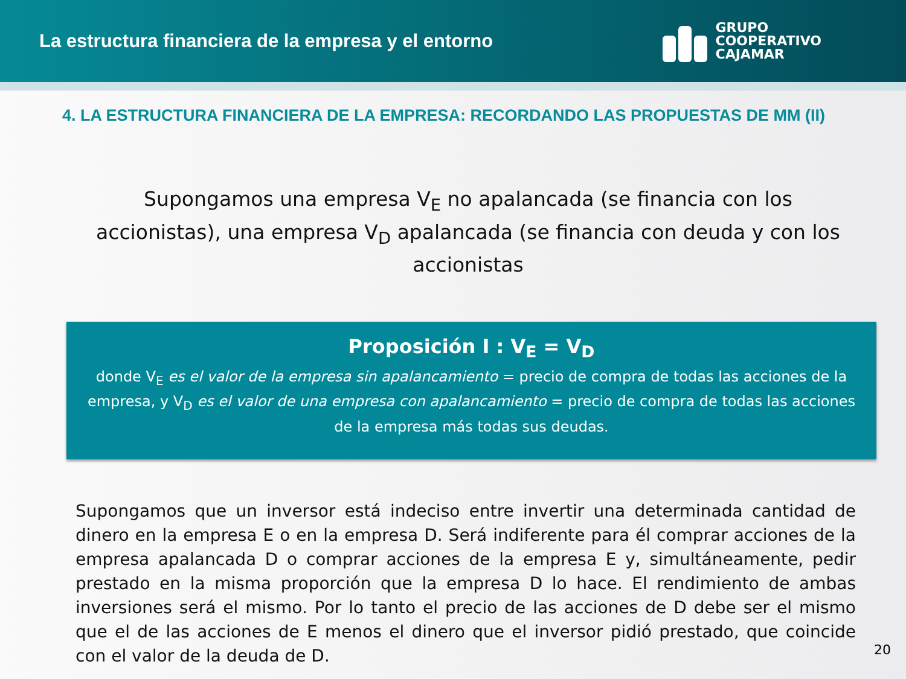La estructura financiera de la empresa y el entorno
GRUPO
COOPERATIVO
CAJAMAR
4. LA ESTRUCTURA FINANCIERA DE LA EMPRESA: RECORDANDO LAS PROPUESTAS DE MM (II)
Supongamos una empresa V<sub>E</sub> no apalancada (se financia con los accionistas), una empresa V<sub>D</sub> apalancada (se financia con deuda y con los accionistas
Proposición I : V<sub>E</sub> = V<sub>D</sub>
donde V<sub>E</sub> es el valor de la empresa sin apalancamiento = precio de compra de todas las acciones de la empresa, y V<sub>D</sub> es el valor de una empresa con apalancamiento = precio de compra de todas las acciones de la empresa más todas sus deudas.
Supongamos que un inversor está indeciso entre invertir una determinada cantidad de dinero en la empresa E o en la empresa D. Será indiferente para él comprar acciones de la empresa apalancada D o comprar acciones de la empresa E y, simultáneamente, pedir prestado en la misma proporción que la empresa D lo hace. El rendimiento de ambas inversiones será el mismo. Por lo tanto el precio de las acciones de D debe ser el mismo que el de las acciones de E menos el dinero que el inversor pidió prestado, que coincide con el valor de la deuda de D.
20